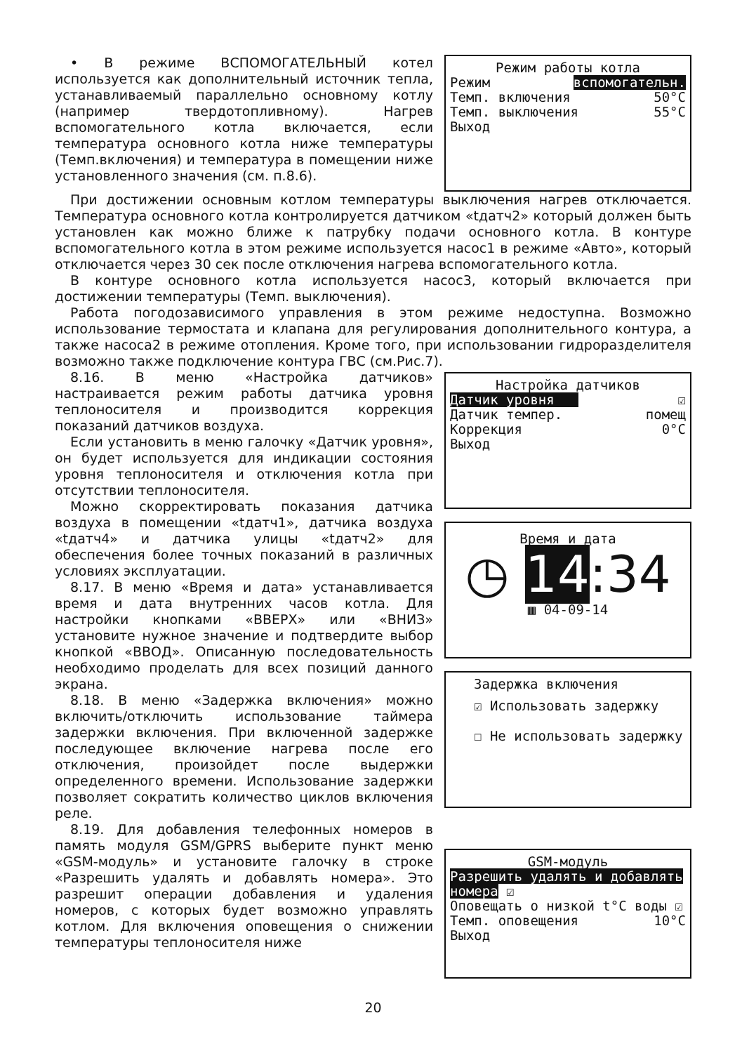• В режиме ВСПОМОГАТЕЛЬНЫЙ котел используется как дополнительный источник тепла, устанавливаемый параллельно основному котлу (например твердотопливному). Нагрев вспомогательного котла включается, если температура основного котла ниже температуры (Темп.включения) и температура в помещении ниже установленного значения (см. п.8.6).
Режим работы котла
Режим вспомогательн.
Темп. включения 50°C
Темп. выключения 55°C
Выход
При достижении основным котлом температуры выключения нагрев отключается. Температура основного котла контролируется датчиком «tдатч2» который должен быть установлен как можно ближе к патрубку подачи основного котла. В контуре вспомогательного котла в этом режиме используется насос1 в режиме «Авто», который отключается через 30 сек после отключения нагрева вспомогательного котла.
В контуре основного котла используется насос3, который включается при достижении температуры (Темп. выключения).
Работа погодозависимого управления в этом режиме недоступна. Возможно использование термостата и клапана для регулирования дополнительного контура, а также насоса2 в режиме отопления. Кроме того, при использовании гидроразделителя возможно также подключение контура ГВС (см.Рис.7).
8.16. В меню «Настройка датчиков» настраивается режим работы датчика уровня теплоносителя и производится коррекция показаний датчиков воздуха.
Если установить в меню галочку «Датчик уровня», он будет используется для индикации состояния уровня теплоносителя и отключения котла при отсутствии теплоносителя.
Можно скорректировать показания датчика воздуха в помещении «tдатч1», датчика воздуха «tдатч4» и датчика улицы «tдатч2» для обеспечения более точных показаний в различных условиях эксплуатации.
8.17. В меню «Время и дата» устанавливается время и дата внутренних часов котла. Для настройки кнопками «ВВЕРХ» или «ВНИЗ» установите нужное значение и подтвердите выбор кнопкой «ВВОД». Описанную последовательность необходимо проделать для всех позиций данного экрана.
8.18. В меню «Задержка включения» можно включить/отключить использование таймера задержки включения. При включенной задержке последующее включение нагрева после его отключения, произойдет после выдержки определенного времени. Использование задержки позволяет сократить количество циклов включения реле.
8.19. Для добавления телефонных номеров в память модуля GSM/GPRS выберите пункт меню «GSM-модуль» и установите галочку в строке «Разрешить удалять и добавлять номера». Это разрешит операции добавления и удаления номеров, с которых будет возможно управлять котлом. Для включения оповещения о снижении температуры теплоносителя ниже
Настройка датчиков
Датчик уровня ☑
Датчик темпер. помещ
Коррекция 0°C
Выход
Время и дата
◷ 14:34
▦ 04-09-14
Задержка включения
☑ Использовать задержку
☐ Не использовать задержку
GSM-модуль
Разрешить удалять и добавлять номера ☑
Оповещать о низкой t°C воды ☑
Темп. оповещения 10°C
Выход
20